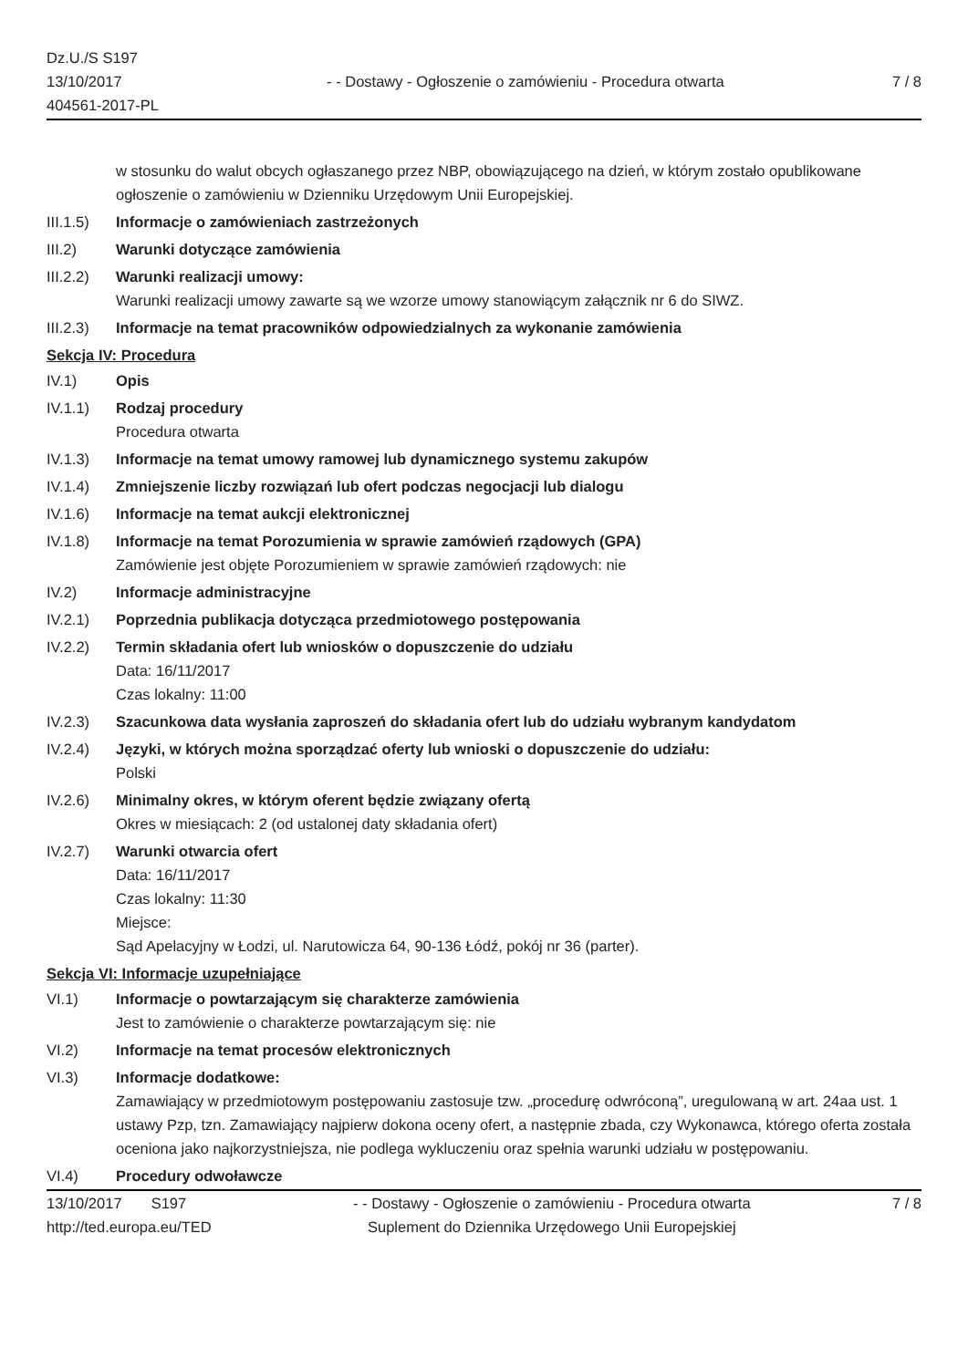Dz.U./S S197
13/10/2017
404561-2017-PL
- - Dostawy - Ogłoszenie o zamówieniu - Procedura otwarta
7 / 8
w stosunku do walut obcych ogłaszanego przez NBP, obowiązującego na dzień, w którym zostało opublikowane ogłoszenie o zamówieniu w Dzienniku Urzędowym Unii Europejskiej.
III.1.5)
Informacje o zamówieniach zastrzeżonych
III.2) Warunki dotyczące zamówienia
III.2.2)
Warunki realizacji umowy:
Warunki realizacji umowy zawarte są we wzorze umowy stanowiącym załącznik nr 6 do SIWZ.
III.2.3)
Informacje na temat pracowników odpowiedzialnych za wykonanie zamówienia
Sekcja IV: Procedura
IV.1) Opis
IV.1.1) Rodzaj procedury
Procedura otwarta
IV.1.3) Informacje na temat umowy ramowej lub dynamicznego systemu zakupów
IV.1.4) Zmniejszenie liczby rozwiązań lub ofert podczas negocjacji lub dialogu
IV.1.6) Informacje na temat aukcji elektronicznej
IV.1.8) Informacje na temat Porozumienia w sprawie zamówień rządowych (GPA)
Zamówienie jest objęte Porozumieniem w sprawie zamówień rządowych: nie
IV.2) Informacje administracyjne
IV.2.1) Poprzednia publikacja dotycząca przedmiotowego postępowania
IV.2.2) Termin składania ofert lub wniosków o dopuszczenie do udziału
Data: 16/11/2017
Czas lokalny: 11:00
IV.2.3) Szacunkowa data wysłania zaproszeń do składania ofert lub do udziału wybranym kandydatom
IV.2.4) Języki, w których można sporządzać oferty lub wnioski o dopuszczenie do udziału:
Polski
IV.2.6) Minimalny okres, w którym oferent będzie związany ofertą
Okres w miesiącach: 2 (od ustalonej daty składania ofert)
IV.2.7) Warunki otwarcia ofert
Data: 16/11/2017
Czas lokalny: 11:30
Miejsce:
Sąd Apelacyjny w Łodzi, ul. Narutowicza 64, 90-136 Łódź, pokój nr 36 (parter).
Sekcja VI: Informacje uzupełniające
VI.1) Informacje o powtarzającym się charakterze zamówienia
Jest to zamówienie o charakterze powtarzającym się: nie
VI.2) Informacje na temat procesów elektronicznych
VI.3) Informacje dodatkowe:
Zamawiający w przedmiotowym postępowaniu zastosuje tzw. „procedurę odwróconą”, uregulowaną w art. 24aa ust. 1 ustawy Pzp, tzn. Zamawiający najpierw dokona oceny ofert, a następnie zbada, czy Wykonawca, którego oferta została oceniona jako najkorzystniejsza, nie podlega wykluczeniu oraz spełnia warunki udziału w postępowaniu.
VI.4) Procedury odwoławcze
13/10/2017 S197
http://ted.europa.eu/TED
- - Dostawy - Ogłoszenie o zamówieniu - Procedura otwarta
Suplement do Dziennika Urzędowego Unii Europejskiej
7 / 8